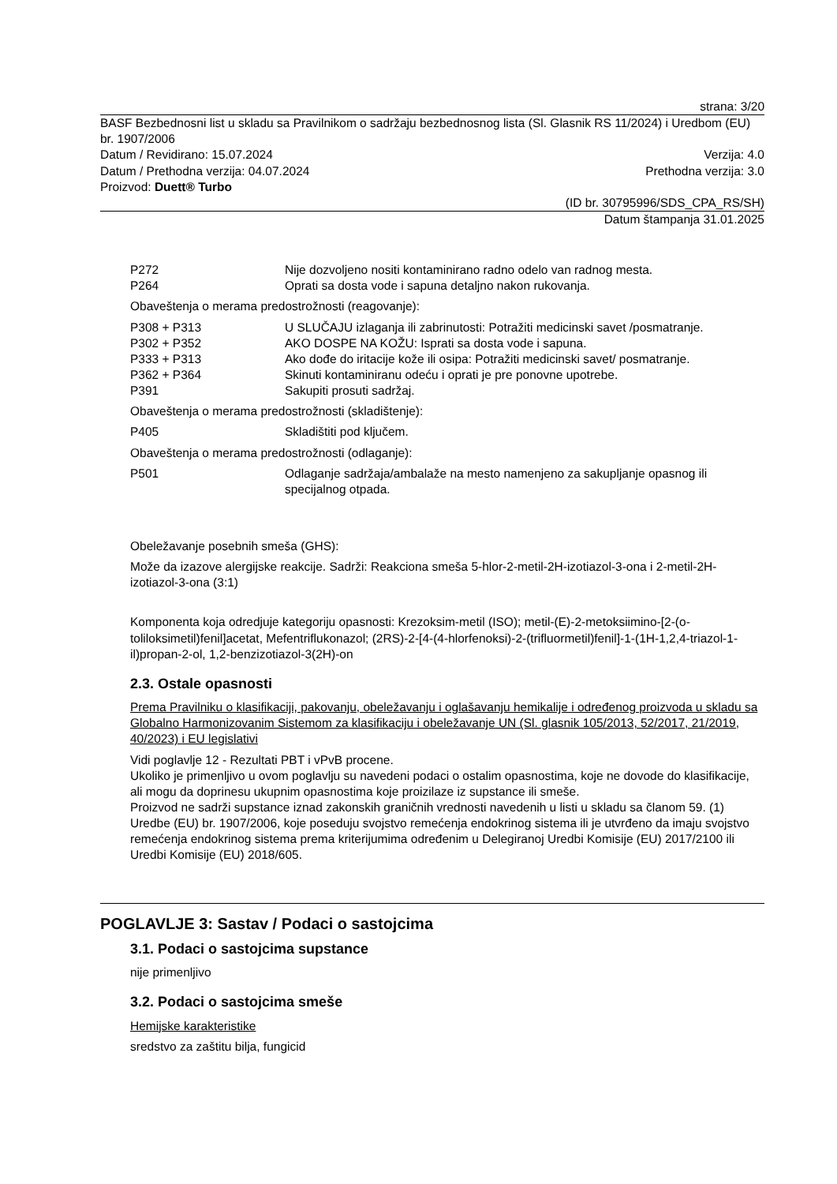strana: 3/20
BASF Bezbednosni list u skladu sa Pravilnikom o sadržaju bezbednosnog lista (Sl. Glasnik RS 11/2024) i Uredbom (EU) br. 1907/2006
Datum / Revidirano: 15.07.2024 Verzija: 4.0
Datum / Prethodna verzija: 04.07.2024 Prethodna verzija: 3.0
Proizvod: Duett® Turbo
(ID br. 30795996/SDS_CPA_RS/SH)
Datum štampanja 31.01.2025
P272 Nije dozvoljeno nositi kontaminirano radno odelo van radnog mesta.
P264 Oprati sa dosta vode i sapuna detaljno nakon rukovanja.
Obaveštenja o merama predostrožnosti (reagovanje):
P308 + P313 U SLUČAJU izlaganja ili zabrinutosti: Potražiti medicinski savet /posmatranje.
P302 + P352 AKO DOSPE NA KOŽU: Isprati sa dosta vode i sapuna.
P333 + P313 Ako dođe do iritacije kože ili osipa: Potražiti medicinski savet/ posmatranje.
P362 + P364 Skinuti kontaminiranu odeću i oprati je pre ponovne upotrebe.
P391 Sakupiti prosuti sadržaj.
Obaveštenja o merama predostrožnosti (skladištenje):
P405 Skladištiti pod ključem.
Obaveštenja o merama predostrožnosti (odlaganje):
P501 Odlaganje sadržaja/ambalaže na mesto namenjeno za sakupljanje opasnog ili specijalnog otpada.
Obeležavanje posebnih smeša (GHS):
Može da izazove alergijske reakcije. Sadrži: Reakciona smeša 5-hlor-2-metil-2H-izotiazol-3-ona i 2-metil-2H-izotiazol-3-ona (3:1)
Komponenta koja odredjuje kategoriju opasnosti: Krezoksim-metil (ISO); metil-(E)-2-metoksiimino-[2-(o-toliloksimetil)fenil]acetat, Mefentriflukonazol; (2RS)-2-[4-(4-hlorfenoksi)-2-(trifluormetil)fenil]-1-(1H-1,2,4-triazol-1-il)propan-2-ol, 1,2-benzizotiazol-3(2H)-on
2.3. Ostale opasnosti
Prema Pravilniku o klasifikaciji, pakovanju, obeležavanju i oglašavanju hemikalije i određenog proizvoda u skladu sa Globalno Harmonizovanim Sistemom za klasifikaciju i obeležavanje UN (Sl. glasnik 105/2013, 52/2017, 21/2019, 40/2023) i EU legislativi
Vidi poglavlje 12 - Rezultati PBT i vPvB procene.
Ukoliko je primenljivo u ovom poglavlju su navedeni podaci o ostalim opasnostima, koje ne dovode do klasifikacije, ali mogu da doprinesu ukupnim opasnostima koje proizilaze iz supstance ili smeše.
Proizvod ne sadrži supstance iznad zakonskih graničnih vrednosti navedenih u listi u skladu sa članom 59. (1) Uredbe (EU) br. 1907/2006, koje poseduju svojstvo remećenja endokrinog sistema ili je utvrđeno da imaju svojstvo remećenja endokrinog sistema prema kriterijumima određenim u Delegiranoj Uredbi Komisije (EU) 2017/2100 ili Uredbi Komisije (EU) 2018/605.
POGLAVLJE 3: Sastav / Podaci o sastojcima
3.1. Podaci o sastojcima supstance
nije primenljivo
3.2. Podaci o sastojcima smeše
Hemijske karakteristike
sredstvo za zaštitu bilja, fungicid